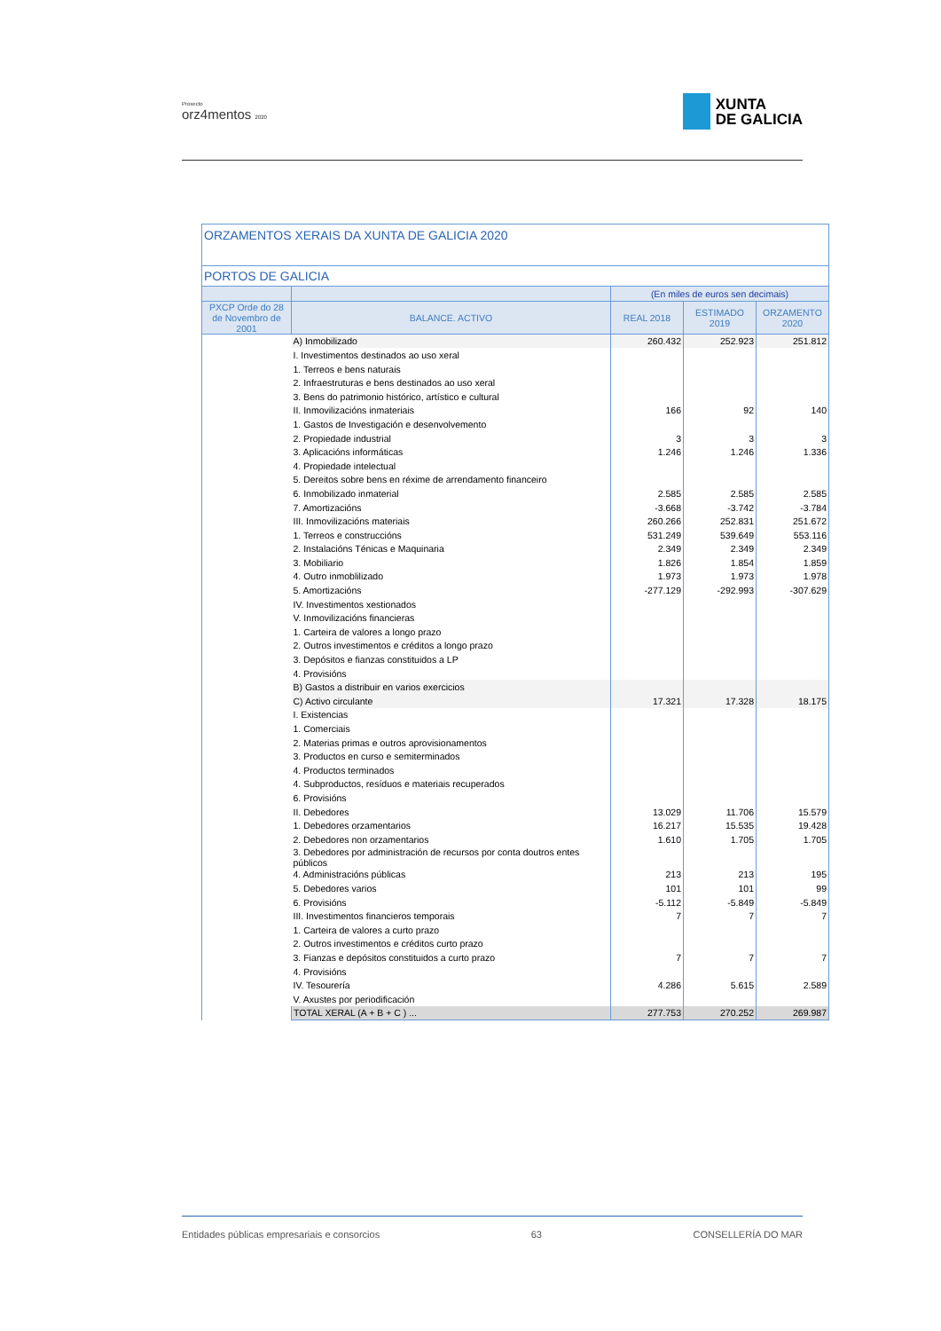Proxecto
orz4mentos 2020
XUNTA
DE GALICIA
| ORZAMENTOS XERAIS DA XUNTA DE GALICIA 2020 | | | | |
| --- | --- | --- | --- | --- |
| PORTOS DE GALICIA | | | | |
| | | (En miles de euros sen decimais) | | |
| PXCP Orde do 28 de Novembro de 2001 | BALANCE. ACTIVO | REAL 2018 | ESTIMADO 2019 | ORZAMENTO 2020 |
| | A) Inmobilizado | 260.432 | 252.923 | 251.812 |
| | I. Investimentos destinados ao uso xeral | | | |
| | 1. Terreos e bens naturais | | | |
| | 2. Infraestruturas e bens destinados ao uso xeral | | | |
| | 3. Bens do patrimonio histórico, artístico e cultural | | | |
| | II. Inmovilizacións inmateriais | 166 | 92 | 140 |
| | 1. Gastos de Investigación e desenvolvemento | | | |
| | 2. Propiedade industrial | 3 | 3 | 3 |
| | 3. Aplicacións informáticas | 1.246 | 1.246 | 1.336 |
| | 4. Propiedade intelectual | | | |
| | 5. Dereitos sobre bens en réxime de arrendamento financeiro | | | |
| | 6. Inmobilizado inmaterial | 2.585 | 2.585 | 2.585 |
| | 7. Amortizacións | -3.668 | -3.742 | -3.784 |
| | III. Inmovilizacións materiais | 260.266 | 252.831 | 251.672 |
| | 1. Terreos e construccións | 531.249 | 539.649 | 553.116 |
| | 2. Instalacións Ténicas e Maquinaria | 2.349 | 2.349 | 2.349 |
| | 3. Mobiliario | 1.826 | 1.854 | 1.859 |
| | 4. Outro inmoblilizado | 1.973 | 1.973 | 1.978 |
| | 5. Amortizacións | -277.129 | -292.993 | -307.629 |
| | IV. Investimentos xestionados | | | |
| | V. Inmovilizacións financieras | | | |
| | 1. Carteira de valores a longo prazo | | | |
| | 2. Outros investimentos e créditos a longo prazo | | | |
| | 3. Depósitos e fianzas constituidos a LP | | | |
| | 4. Provisións | | | |
| | B) Gastos a distribuir en varios exercicios | | | |
| | C) Activo circulante | 17.321 | 17.328 | 18.175 |
| | I. Existencias | | | |
| | 1. Comerciais | | | |
| | 2. Materias primas e outros aprovisionamentos | | | |
| | 3. Productos en curso e semiterminados | | | |
| | 4. Productos terminados | | | |
| | 4. Subproductos, resíduos e materiais recuperados | | | |
| | 6. Provisións | | | |
| | II. Debedores | 13.029 | 11.706 | 15.579 |
| | 1. Debedores orzamentarios | 16.217 | 15.535 | 19.428 |
| | 2. Debedores non orzamentarios | 1.610 | 1.705 | 1.705 |
| | 3. Debedores por administración de recursos por conta doutros entes públicos | | | |
| | 4. Administracións públicas | 213 | 213 | 195 |
| | 5. Debedores varios | 101 | 101 | 99 |
| | 6. Provisións | -5.112 | -5.849 | -5.849 |
| | III. Investimentos financieros temporais | 7 | 7 | 7 |
| | 1. Carteira de valores a curto prazo | | | |
| | 2. Outros investimentos e créditos curto prazo | | | |
| | 3. Fianzas e depósitos constituidos a curto prazo | 7 | 7 | 7 |
| | 4. Provisións | | | |
| | IV. Tesourería | 4.286 | 5.615 | 2.589 |
| | V. Axustes por periodificación | | | |
| | TOTAL XERAL (A + B + C ) ... | 277.753 | 270.252 | 269.987 |
Entidades públicas empresariais e consorcios 63 CONSELLERÍA DO MAR